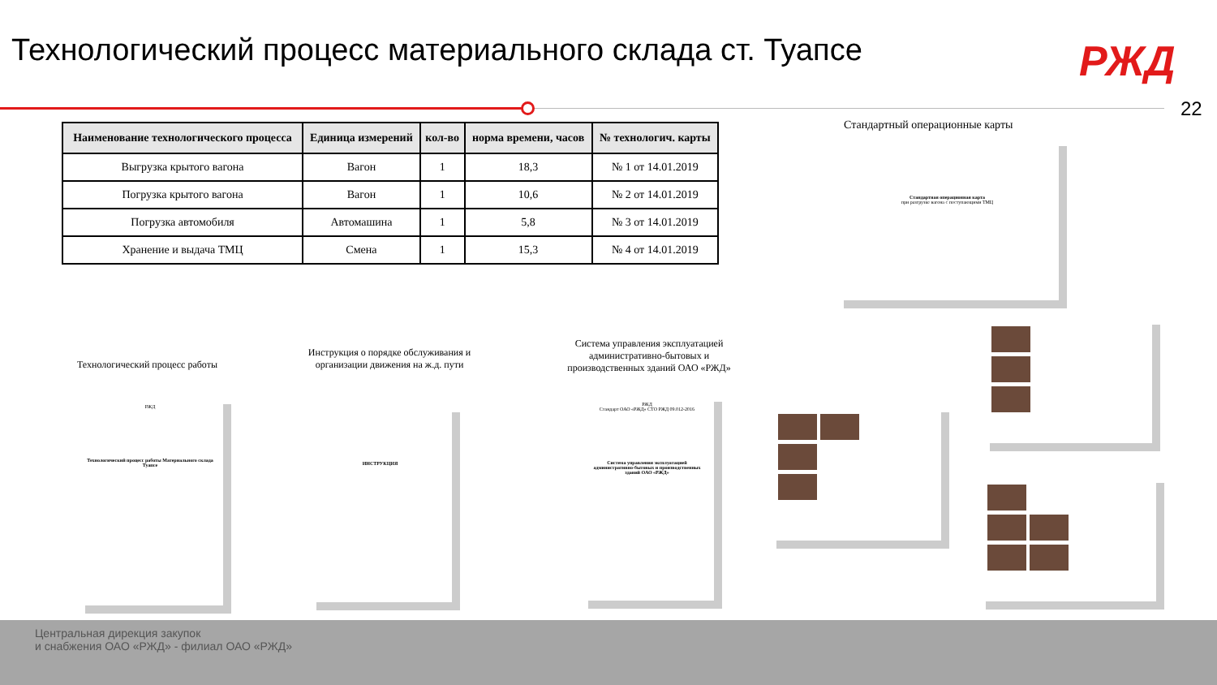Технологический процесс материального склада ст. Туапсе
РЖД
22
| Наименование технологического процесса | Единица измерений | кол-во | норма времени, часов | № технологич. карты |
| --- | --- | --- | --- | --- |
| Выгрузка крытого вагона | Вагон | 1 | 18,3 | № 1 от 14.01.2019 |
| Погрузка крытого вагона | Вагон | 1 | 10,6 | № 2 от 14.01.2019 |
| Погрузка автомобиля | Автомашина | 1 | 5,8 | № 3 от 14.01.2019 |
| Хранение и выдача ТМЦ | Смена | 1 | 15,3 | № 4 от 14.01.2019 |
Стандартный операционные карты
Стандартная операционная карта
при разгрузке вагона с поступающими ТМЦ
Технологический процесс работы
Инструкция о порядке обслуживания и организации движения на ж.д. пути
Система управления эксплуатацией административно-бытовых и производственных зданий ОАО «РЖД»
РЖД
Технологический процесс работы Материального склада Туапсе
ИНСТРУКЦИЯ
РЖД
Стандарт ОАО «РЖД» СТО РЖД 09.012-2016
Система управления эксплуатацией административно-бытовых и производственных зданий ОАО «РЖД»
Центральная дирекция закупок
и снабжения ОАО «РЖД» - филиал ОАО «РЖД»